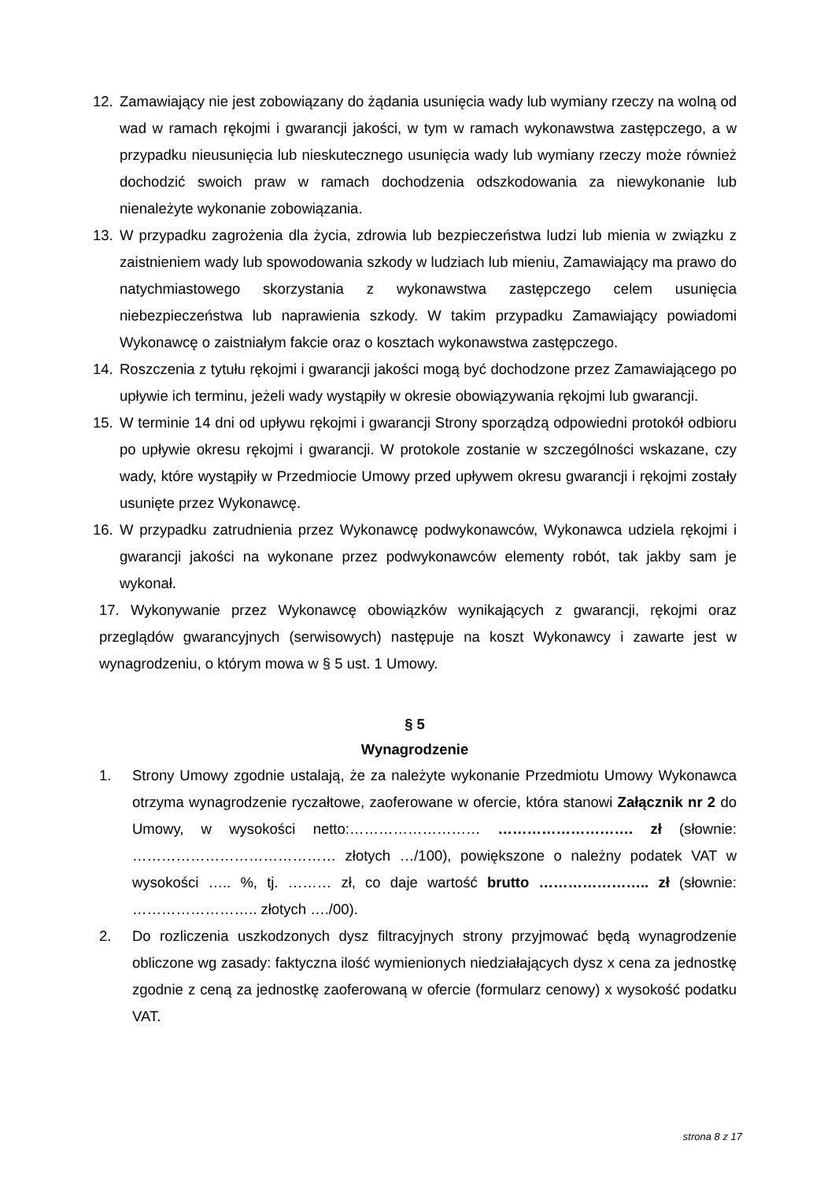12. Zamawiający nie jest zobowiązany do żądania usunięcia wady lub wymiany rzeczy na wolną od wad w ramach rękojmi i gwarancji jakości, w tym w ramach wykonawstwa zastępczego, a w przypadku nieusunięcia lub nieskutecznego usunięcia wady lub wymiany rzeczy może również dochodzić swoich praw w ramach dochodzenia odszkodowania za niewykonanie lub nienależyte wykonanie zobowiązania.
13. W przypadku zagrożenia dla życia, zdrowia lub bezpieczeństwa ludzi lub mienia w związku z zaistnieniem wady lub spowodowania szkody w ludziach lub mieniu, Zamawiający ma prawo do natychmiastowego skorzystania z wykonawstwa zastępczego celem usunięcia niebezpieczeństwa lub naprawienia szkody. W takim przypadku Zamawiający powiadomi Wykonawcę o zaistniałym fakcie oraz o kosztach wykonawstwa zastępczego.
14. Roszczenia z tytułu rękojmi i gwarancji jakości mogą być dochodzone przez Zamawiającego po upływie ich terminu, jeżeli wady wystąpiły w okresie obowiązywania rękojmi lub gwarancji.
15. W terminie 14 dni od upływu rękojmi i gwarancji Strony sporządzą odpowiedni protokół odbioru po upływie okresu rękojmi i gwarancji. W protokole zostanie w szczególności wskazane, czy wady, które wystąpiły w Przedmiocie Umowy przed upływem okresu gwarancji i rękojmi zostały usunięte przez Wykonawcę.
16. W przypadku zatrudnienia przez Wykonawcę podwykonawców, Wykonawca udziela rękojmi i gwarancji jakości na wykonane przez podwykonawców elementy robót, tak jakby sam je wykonał.
17. Wykonywanie przez Wykonawcę obowiązków wynikających z gwarancji, rękojmi oraz przeglądów gwarancyjnych (serwisowych) następuje na koszt Wykonawcy i zawarte jest w wynagrodzeniu, o którym mowa w § 5 ust. 1 Umowy.
§ 5
Wynagrodzenie
1. Strony Umowy zgodnie ustalają, że za należyte wykonanie Przedmiotu Umowy Wykonawca otrzyma wynagrodzenie ryczałtowe, zaoferowane w ofercie, która stanowi Załącznik nr 2 do Umowy, w wysokości netto:……………………… ………………………. zł (słownie: …………………………………… złotych …/100), powiększone o należny podatek VAT w wysokości ….. %, tj. ……… zł, co daje wartość brutto ………………….. zł (słownie: …………………….. złotych …./00).
2. Do rozliczenia uszkodzonych dysz filtracyjnych strony przyjmować będą wynagrodzenie obliczone wg zasady: faktyczna ilość wymienionych niedziałających dysz x cena za jednostkę zgodnie z ceną za jednostkę zaoferowaną w ofercie (formularz cenowy) x wysokość podatku VAT.
strona 8 z 17